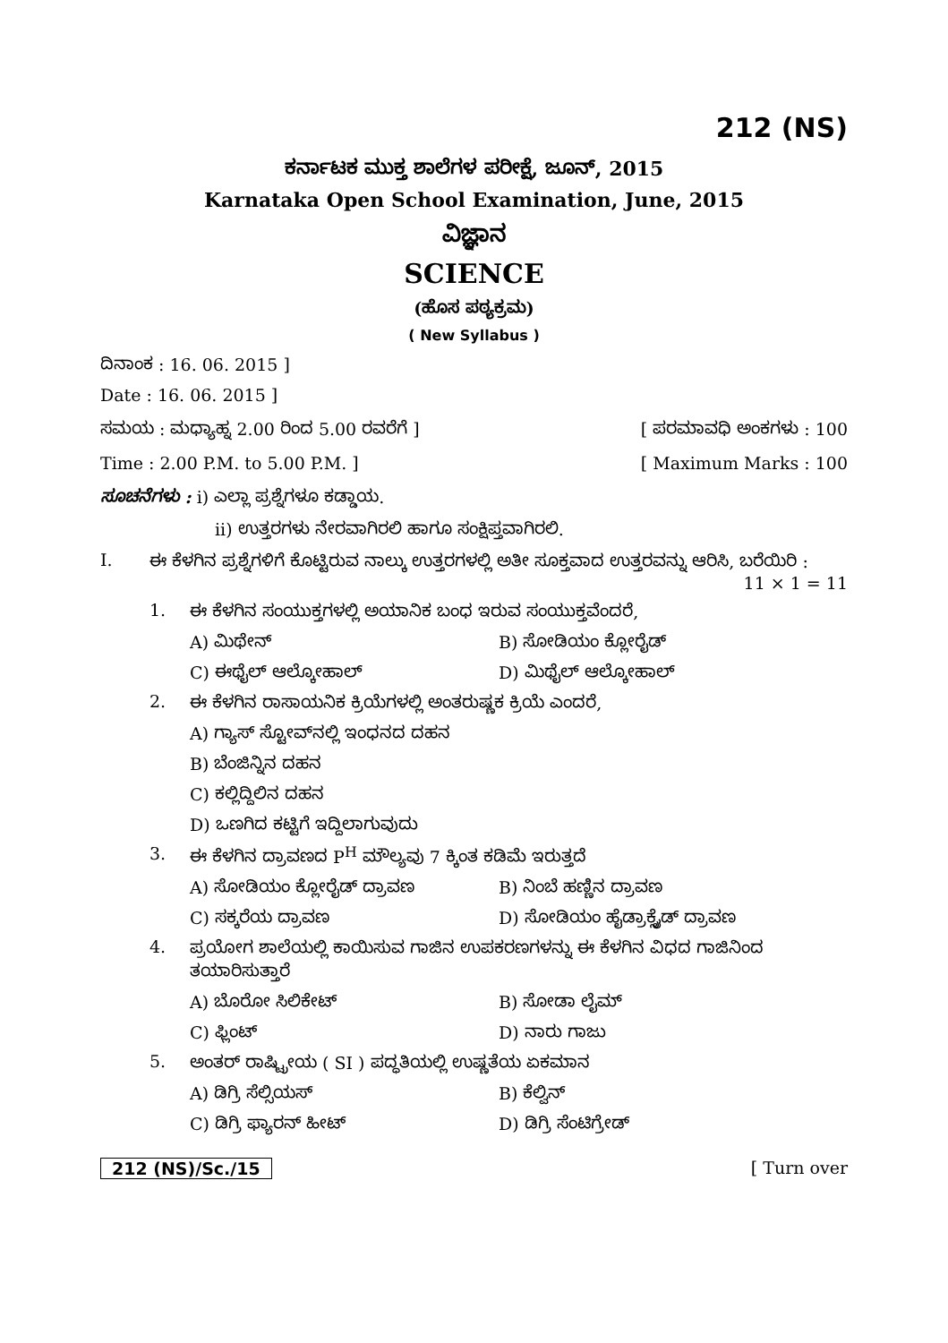212 (NS)
ಕರ್ನಾಟಕ ಮುಕ್ತ ಶಾಲೆಗಳ ಪರೀಕ್ಷೆ, ಜೂನ್, 2015
Karnataka Open School Examination, June, 2015
ವಿಜ್ಞಾನ
SCIENCE
(ಹೊಸ ಪಠ್ಯಕ್ರಮ)
( New Syllabus )
ದಿನಾಂಕ : 16. 06. 2015 ]
Date : 16. 06. 2015 ]
ಸಮಯ : ಮಧ್ಯಾಹ್ನ 2.00 ರಿಂದ 5.00 ರವರೆಗೆ ] [ ಪರಮಾವಧಿ ಅಂಕಗಳು : 100
Time : 2.00 P.M. to 5.00 P.M. ] [ Maximum Marks : 100
ಸೂಚನೆಗಳು : i) ಎಲ್ಲಾ ಪ್ರಶ್ನೆಗಳೂ ಕಡ್ಡಾಯ.
ii) ಉತ್ತರಗಳು ನೇರವಾಗಿರಲಿ ಹಾಗೂ ಸಂಕ್ಷಿಪ್ತವಾಗಿರಲಿ.
I. ಈ ಕೆಳಗಿನ ಪ್ರಶ್ನೆಗಳಿಗೆ ಕೊಟ್ಟಿರುವ ನಾಲ್ಕು ಉತ್ತರಗಳಲ್ಲಿ ಅತೀ ಸೂಕ್ತವಾದ ಉತ್ತರವನ್ನು ಆರಿಸಿ, ಬರೆಯಿರಿ : 11 × 1 = 11
1. ಈ ಕೆಳಗಿನ ಸಂಯುಕ್ತಗಳಲ್ಲಿ ಅಯಾನಿಕ ಬಂಧ ಇರುವ ಸಂಯುಕ್ತವೆಂದರೆ,
A) ಮಿಥೇನ್ B) ಸೋಡಿಯಂ ಕ್ಲೋರೈಡ್
C) ಈಥೈಲ್ ಆಲ್ಕೋಹಾಲ್ D) ಮಿಥೈಲ್ ಆಲ್ಕೋಹಾಲ್
2. ಈ ಕೆಳಗಿನ ರಾಸಾಯನಿಕ ಕ್ರಿಯೆಗಳಲ್ಲಿ ಅಂತರುಷ್ಣಕ ಕ್ರಿಯೆ ಎಂದರೆ,
A) ಗ್ಯಾಸ್ ಸ್ಟೋವ್‌ನಲ್ಲಿ ಇಂಧನದ ದಹನ
B) ಬೆಂಜಿನ್ನಿನ ದಹನ
C) ಕಲ್ಲಿದ್ದಿಲಿನ ದಹನ
D) ಒಣಗಿದ ಕಟ್ಟಿಗೆ ಇದ್ದಿಲಾಗುವುದು
3. ಈ ಕೆಳಗಿನ ದ್ರಾವಣದ P<sup>H</sup> ಮೌಲ್ಯವು 7 ಕ್ಕಿಂತ ಕಡಿಮೆ ಇರುತ್ತದೆ
A) ಸೋಡಿಯಂ ಕ್ಲೋರೈಡ್ ದ್ರಾವಣ B) ನಿಂಬೆ ಹಣ್ಣಿನ ದ್ರಾವಣ
C) ಸಕ್ಕರೆಯ ದ್ರಾವಣ D) ಸೋಡಿಯಂ ಹೈಡ್ರಾಕ್ಸೈಡ್ ದ್ರಾವಣ
4. ಪ್ರಯೋಗ ಶಾಲೆಯಲ್ಲಿ ಕಾಯಿಸುವ ಗಾಜಿನ ಉಪಕರಣಗಳನ್ನು ಈ ಕೆಳಗಿನ ವಿಧದ ಗಾಜಿನಿಂದ ತಯಾರಿಸುತ್ತಾರೆ
A) ಬೊರೋ ಸಿಲಿಕೇಟ್ B) ಸೋಡಾ ಲೈಮ್
C) ಫ್ಲಿಂಟ್ D) ನಾರು ಗಾಜು
5. ಅಂತರ್ ರಾಷ್ಟ್ರೀಯ ( SI ) ಪದ್ಧತಿಯಲ್ಲಿ ಉಷ್ಣತೆಯ ಏಕಮಾನ
A) ಡಿಗ್ರಿ ಸೆಲ್ಸಿಯಸ್ B) ಕೆಲ್ವಿನ್
C) ಡಿಗ್ರಿ ಫ್ಯಾರನ್ ಹೀಟ್ D) ಡಿಗ್ರಿ ಸೆಂಟಿಗ್ರೇಡ್
212 (NS)/Sc./15 [ Turn over